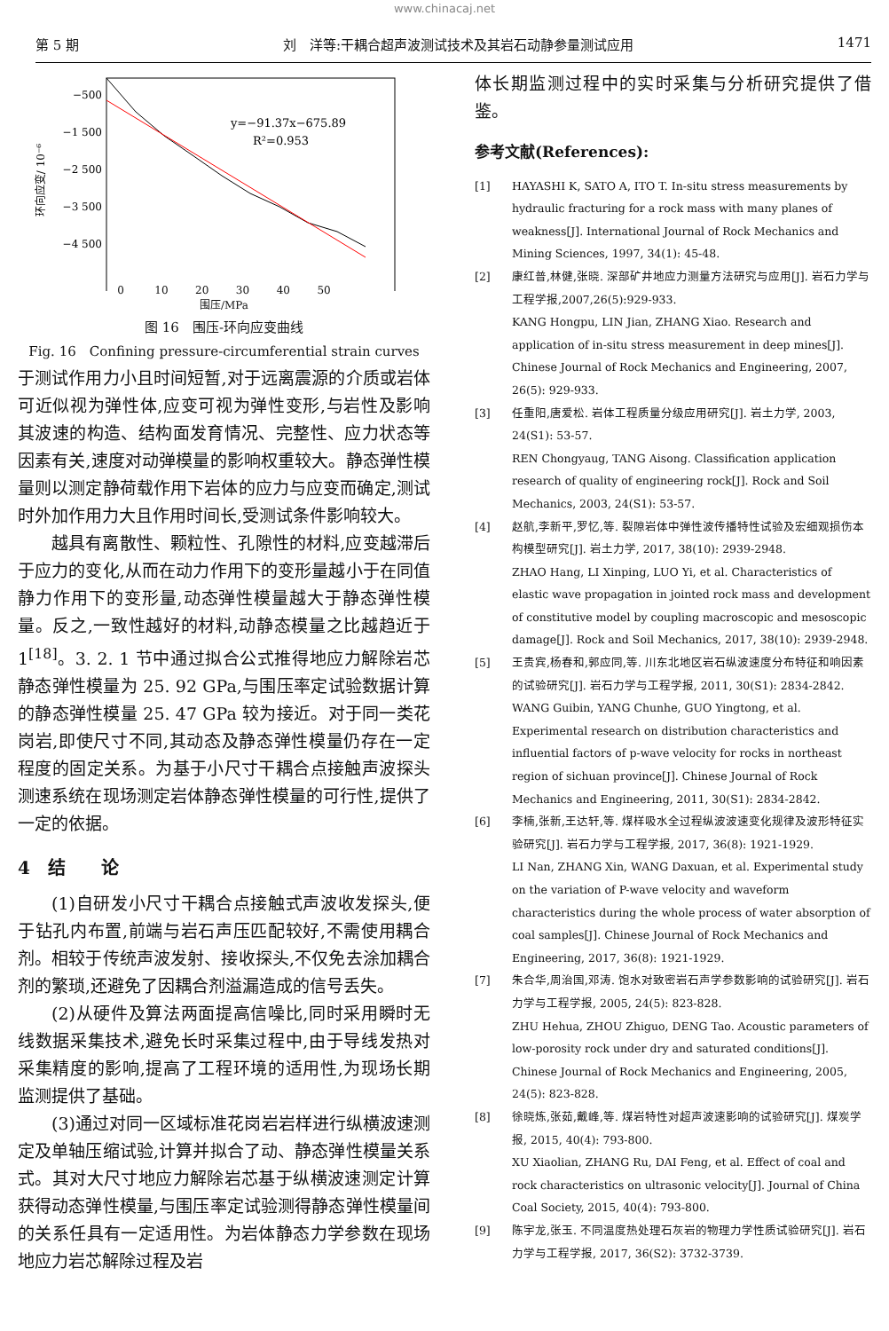www.chinacaj.net
第 5 期 刘　洋等:干耦合超声波测试技术及其岩石动静参量测试应用 1471
−500
−1 500
−2 500
−3 500
−4 500
环向应变/ 10⁻⁶
y=−91.37x−675.89
R²=0.953
0 10 20 30 40 50
围压/MPa
图 16　围压-环向应变曲线
Fig. 16　Confining pressure-circumferential strain curves
于测试作用力小且时间短暂,对于远离震源的介质或岩体可近似视为弹性体,应变可视为弹性变形,与岩性及影响其波速的构造、结构面发育情况、完整性、应力状态等因素有关,速度对动弹模量的影响权重较大。静态弹性模量则以测定静荷载作用下岩体的应力与应变而确定,测试时外加作用力大且作用时间长,受测试条件影响较大。
越具有离散性、颗粒性、孔隙性的材料,应变越滞后于应力的变化,从而在动力作用下的变形量越小于在同值静力作用下的变形量,动态弹性模量越大于静态弹性模量。反之,一致性越好的材料,动静态模量之比越趋近于 1<sup>[18]</sup>。3. 2. 1 节中通过拟合公式推得地应力解除岩芯静态弹性模量为 25. 92 GPa,与围压率定试验数据计算的静态弹性模量 25. 47 GPa 较为接近。对于同一类花岗岩,即使尺寸不同,其动态及静态弹性模量仍存在一定程度的固定关系。为基于小尺寸干耦合点接触声波探头测速系统在现场测定岩体静态弹性模量的可行性,提供了一定的依据。
4　结　　论
(1)自研发小尺寸干耦合点接触式声波收发探头,便于钻孔内布置,前端与岩石声压匹配较好,不需使用耦合剂。相较于传统声波发射、接收探头,不仅免去涂加耦合剂的繁琐,还避免了因耦合剂溢漏造成的信号丢失。
(2)从硬件及算法两面提高信噪比,同时采用瞬时无线数据采集技术,避免长时采集过程中,由于导线发热对采集精度的影响,提高了工程环境的适用性,为现场长期监测提供了基础。
(3)通过对同一区域标准花岗岩岩样进行纵横波速测定及单轴压缩试验,计算并拟合了动、静态弹性模量关系式。其对大尺寸地应力解除岩芯基于纵横波速测定计算获得动态弹性模量,与围压率定试验测得静态弹性模量间的关系任具有一定适用性。为岩体静态力学参数在现场地应力岩芯解除过程及岩
体长期监测过程中的实时采集与分析研究提供了借鉴。
参考文献(References):
[1] HAYASHI K, SATO A, ITO T. In-situ stress measurements by hydraulic fracturing for a rock mass with many planes of weakness[J]. International Journal of Rock Mechanics and Mining Sciences, 1997, 34(1): 45-48.
[2] 康红普,林健,张晓. 深部矿井地应力测量方法研究与应用[J]. 岩石力学与工程学报,2007,26(5):929-933.
KANG Hongpu, LIN Jian, ZHANG Xiao. Research and application of in-situ stress measurement in deep mines[J]. Chinese Journal of Rock Mechanics and Engineering, 2007, 26(5): 929-933.
[3] 任重阳,唐爱松. 岩体工程质量分级应用研究[J]. 岩土力学, 2003, 24(S1): 53-57.
REN Chongyaug, TANG Aisong. Classification application research of quality of engineering rock[J]. Rock and Soil Mechanics, 2003, 24(S1): 53-57.
[4] 赵航,李新平,罗忆,等. 裂隙岩体中弹性波传播特性试验及宏细观损伤本构模型研究[J]. 岩土力学, 2017, 38(10): 2939-2948.
ZHAO Hang, LI Xinping, LUO Yi, et al. Characteristics of elastic wave propagation in jointed rock mass and development of constitutive model by coupling macroscopic and mesoscopic damage[J]. Rock and Soil Mechanics, 2017, 38(10): 2939-2948.
[5] 王贵宾,杨春和,郭应同,等. 川东北地区岩石纵波速度分布特征和响因素的试验研究[J]. 岩石力学与工程学报, 2011, 30(S1): 2834-2842.
WANG Guibin, YANG Chunhe, GUO Yingtong, et al. Experimental research on distribution characteristics and influential factors of p-wave velocity for rocks in northeast region of sichuan province[J]. Chinese Journal of Rock Mechanics and Engineering, 2011, 30(S1): 2834-2842.
[6] 李楠,张新,王达轩,等. 煤样吸水全过程纵波波速变化规律及波形特征实验研究[J]. 岩石力学与工程学报, 2017, 36(8): 1921-1929.
LI Nan, ZHANG Xin, WANG Daxuan, et al. Experimental study on the variation of P-wave velocity and waveform characteristics during the whole process of water absorption of coal samples[J]. Chinese Journal of Rock Mechanics and Engineering, 2017, 36(8): 1921-1929.
[7] 朱合华,周治国,邓涛. 饱水对致密岩石声学参数影响的试验研究[J]. 岩石力学与工程学报, 2005, 24(5): 823-828.
ZHU Hehua, ZHOU Zhiguo, DENG Tao. Acoustic parameters of low-porosity rock under dry and saturated conditions[J]. Chinese Journal of Rock Mechanics and Engineering, 2005, 24(5): 823-828.
[8] 徐晓炼,张茹,戴峰,等. 煤岩特性对超声波速影响的试验研究[J]. 煤炭学报, 2015, 40(4): 793-800.
XU Xiaolian, ZHANG Ru, DAI Feng, et al. Effect of coal and rock characteristics on ultrasonic velocity[J]. Journal of China Coal Society, 2015, 40(4): 793-800.
[9] 陈宇龙,张玉. 不同温度热处理石灰岩的物理力学性质试验研究[J]. 岩石力学与工程学报, 2017, 36(S2): 3732-3739.